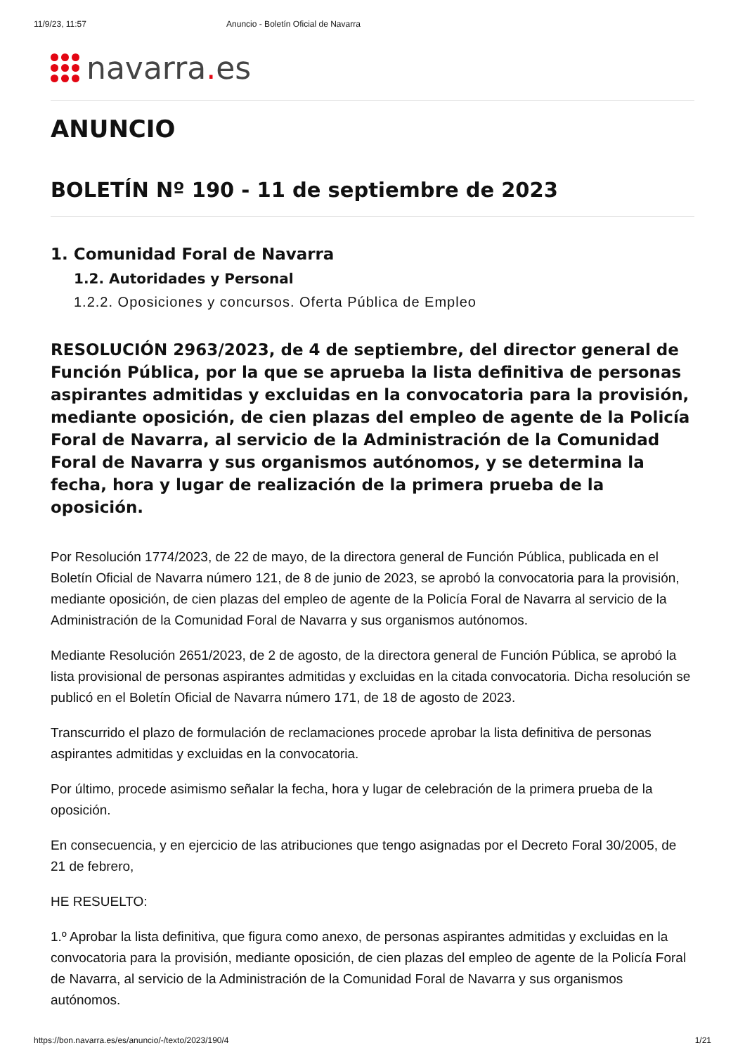11/9/23, 11:57 Anuncio - Boletín Oficial de Navarra
navarra. es
ANUNCIO
BOLETÍN Nº 190 - 11 de septiembre de 2023
1. Comunidad Foral de Navarra
1.2. Autoridades y Personal
1.2.2. Oposiciones y concursos. Oferta Pública de Empleo
RESOLUCIÓN 2963/2023, de 4 de septiembre, del director general de Función Pública, por la que se aprueba la lista definitiva de personas aspirantes admitidas y excluidas en la convocatoria para la provisión, mediante oposición, de cien plazas del empleo de agente de la Policía Foral de Navarra, al servicio de la Administración de la Comunidad Foral de Navarra y sus organismos autónomos, y se determina la fecha, hora y lugar de realización de la primera prueba de la oposición.
Por Resolución 1774/2023, de 22 de mayo, de la directora general de Función Pública, publicada en el Boletín Oficial de Navarra número 121, de 8 de junio de 2023, se aprobó la convocatoria para la provisión, mediante oposición, de cien plazas del empleo de agente de la Policía Foral de Navarra al servicio de la Administración de la Comunidad Foral de Navarra y sus organismos autónomos.
Mediante Resolución 2651/2023, de 2 de agosto, de la directora general de Función Pública, se aprobó la lista provisional de personas aspirantes admitidas y excluidas en la citada convocatoria. Dicha resolución se publicó en el Boletín Oficial de Navarra número 171, de 18 de agosto de 2023.
Transcurrido el plazo de formulación de reclamaciones procede aprobar la lista definitiva de personas aspirantes admitidas y excluidas en la convocatoria.
Por último, procede asimismo señalar la fecha, hora y lugar de celebración de la primera prueba de la oposición.
En consecuencia, y en ejercicio de las atribuciones que tengo asignadas por el Decreto Foral 30/2005, de 21 de febrero,
HE RESUELTO:
1.º Aprobar la lista definitiva, que figura como anexo, de personas aspirantes admitidas y excluidas en la convocatoria para la provisión, mediante oposición, de cien plazas del empleo de agente de la Policía Foral de Navarra, al servicio de la Administración de la Comunidad Foral de Navarra y sus organismos autónomos.
https://bon.navarra.es/es/anuncio/-/texto/2023/190/4 1/21